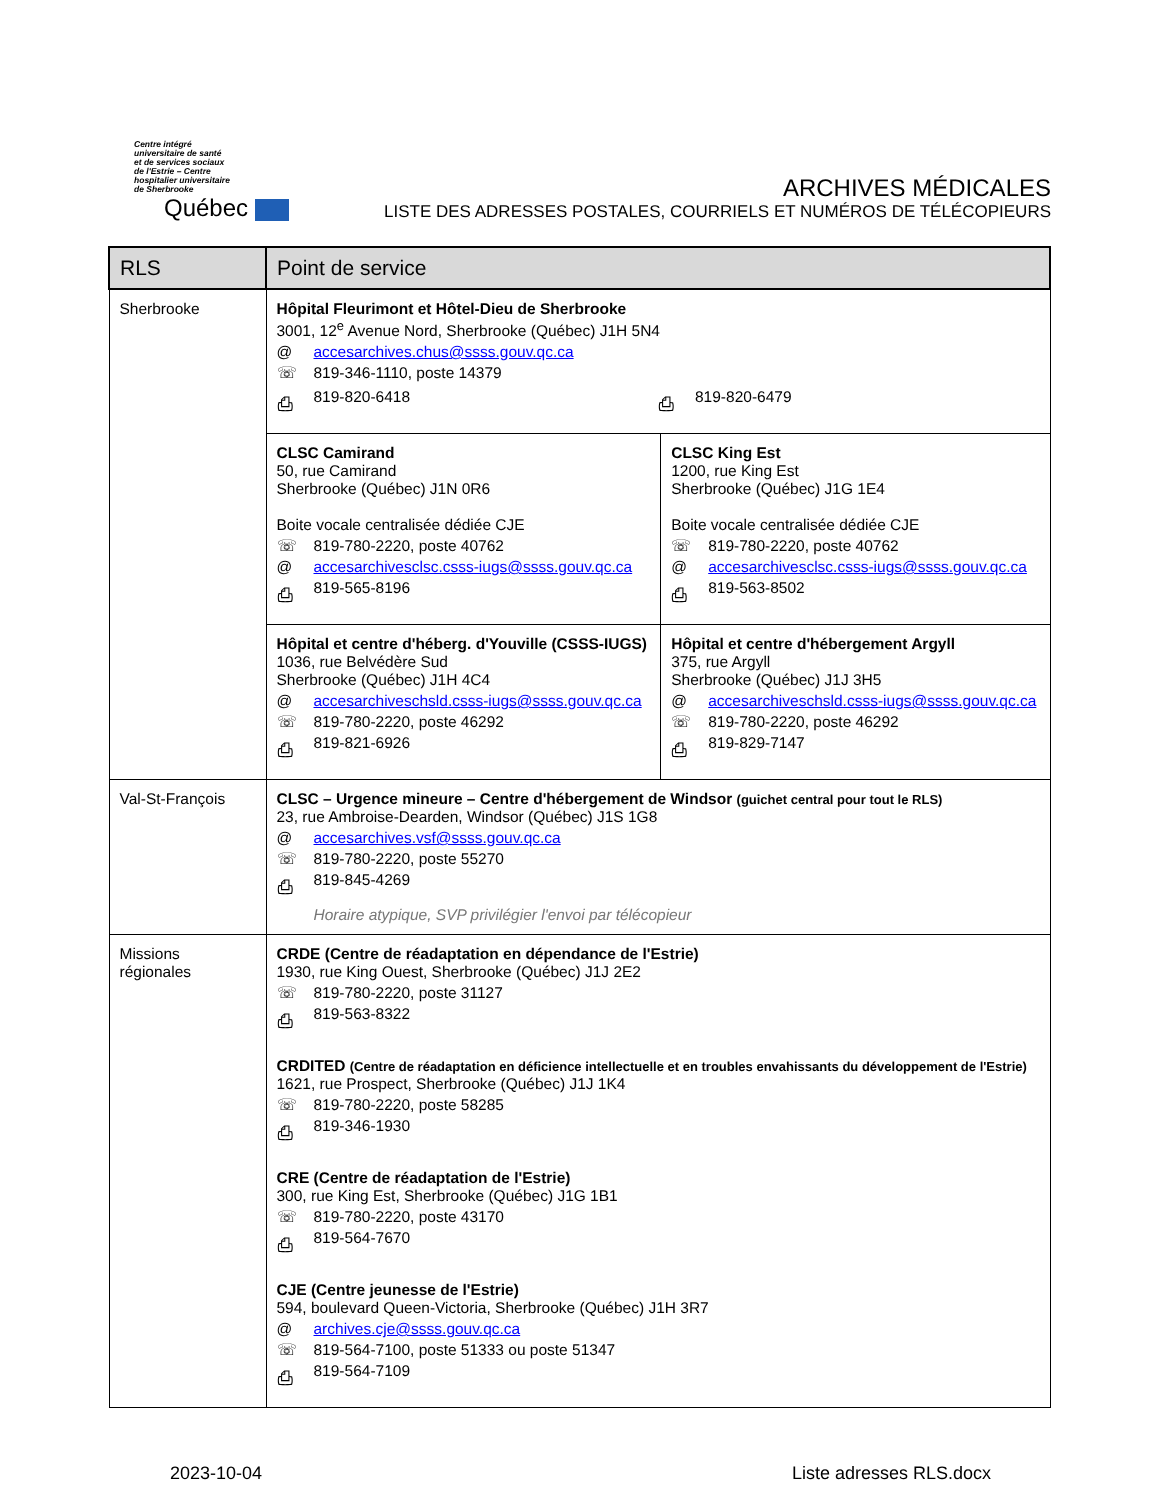Centre intégré
universitaire de santé
et de services sociaux
de l'Estrie – Centre
hospitalier universitaire
de Sherbrooke
Québec
ARCHIVES MÉDICALES
LISTE DES ADRESSES POSTALES, COURRIELS ET NUMÉROS DE TÉLÉCOPIEURS
| RLS | Point de service | |
| --- | --- | --- |
| Sherbrooke | Hôpital Fleurimont et Hôtel-Dieu de Sherbrooke 3001, 12<sup>e</sup> Avenue Nord, Sherbrooke (Québec) J1H 5N4 @ accesarchives.chus@ssss.gouv.qc.ca ☏ 819-346-1110, poste 14379 ⎙ 819-820-6418 ⎙ 819-820-6479 | |
| | CLSC Camirand 50, rue Camirand Sherbrooke (Québec) J1N 0R6 Boite vocale centralisée dédiée CJE ☏ 819-780-2220, poste 40762 @ accesarchivesclsc.csss-iugs@ssss.gouv.qc.ca ⎙ 819-565-8196 | CLSC King Est 1200, rue King Est Sherbrooke (Québec) J1G 1E4 Boite vocale centralisée dédiée CJE ☏ 819-780-2220, poste 40762 @ accesarchivesclsc.csss-iugs@ssss.gouv.qc.ca ⎙ 819-563-8502 |
| | Hôpital et centre d'héberg. d'Youville (CSSS-IUGS) 1036, rue Belvédère Sud Sherbrooke (Québec) J1H 4C4 @ accesarchiveschsld.csss-iugs@ssss.gouv.qc.ca ☏ 819-780-2220, poste 46292 ⎙ 819-821-6926 | Hôpital et centre d'hébergement Argyll 375, rue Argyll Sherbrooke (Québec) J1J 3H5 @ accesarchiveschsld.csss-iugs@ssss.gouv.qc.ca ☏ 819-780-2220, poste 46292 ⎙ 819-829-7147 |
| Val-St-François | CLSC – Urgence mineure – Centre d'hébergement de Windsor (guichet central pour tout le RLS) 23, rue Ambroise-Dearden, Windsor (Québec) J1S 1G8 @ accesarchives.vsf@ssss.gouv.qc.ca ☏ 819-780-2220, poste 55270 ⎙ 819-845-4269 Horaire atypique, SVP privilégier l'envoi par télécopieur | |
| Missions régionales | CRDE (Centre de réadaptation en dépendance de l'Estrie) 1930, rue King Ouest, Sherbrooke (Québec) J1J 2E2 ☏ 819-780-2220, poste 31127 ⎙ 819-563-8322 CRDITED (Centre de réadaptation en déficience intellectuelle et en troubles envahissants du développement de l'Estrie) 1621, rue Prospect, Sherbrooke (Québec) J1J 1K4 ☏ 819-780-2220, poste 58285 ⎙ 819-346-1930 CRE (Centre de réadaptation de l'Estrie) 300, rue King Est, Sherbrooke (Québec) J1G 1B1 ☏ 819-780-2220, poste 43170 ⎙ 819-564-7670 CJE (Centre jeunesse de l'Estrie) 594, boulevard Queen-Victoria, Sherbrooke (Québec) J1H 3R7 @ archives.cje@ssss.gouv.qc.ca ☏ 819-564-7100, poste 51333 ou poste 51347 ⎙ 819-564-7109 | |
2023-10-04 Liste adresses RLS.docx